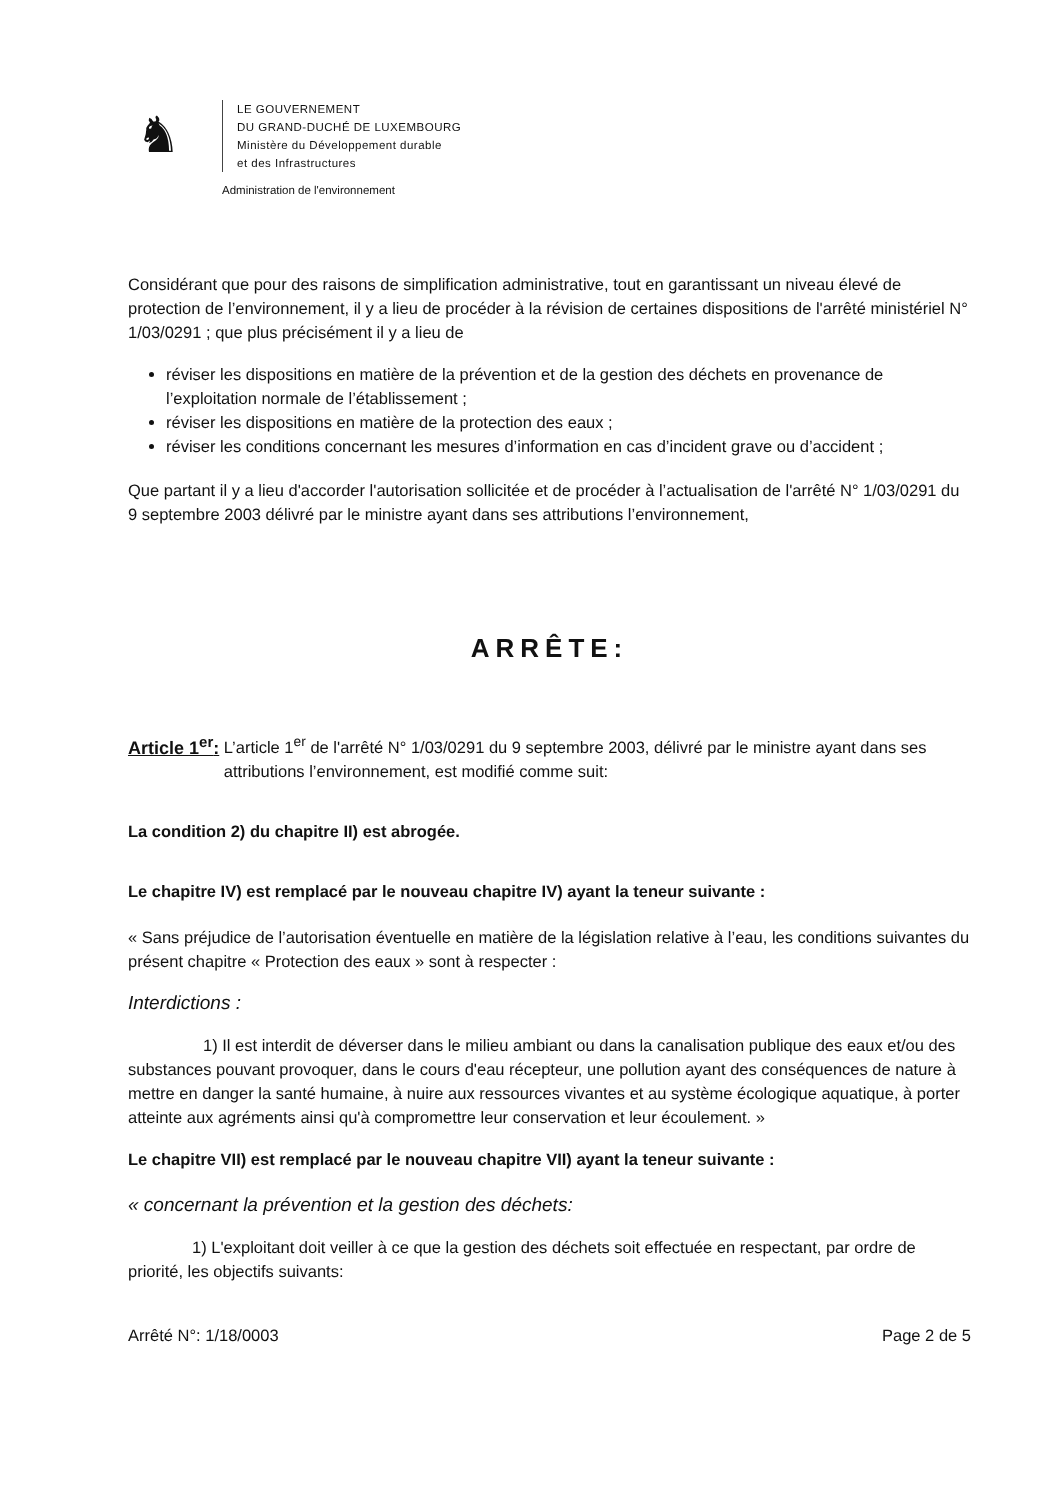♞
LE GOUVERNEMENT
DU GRAND-DUCHÉ DE LUXEMBOURG
Ministère du Développement durable
et des Infrastructures
Administration de l'environnement
Considérant que pour des raisons de simplification administrative, tout en garantissant un niveau élevé de protection de l’environnement, il y a lieu de procéder à la révision de certaines dispositions de l'arrêté ministériel N° 1/03/0291 ; que plus précisément il y a lieu de
réviser les dispositions en matière de la prévention et de la gestion des déchets en provenance de l’exploitation normale de l’établissement ;
réviser les dispositions en matière de la protection des eaux ;
réviser les conditions concernant les mesures d’information en cas d’incident grave ou d’accident ;
Que partant il y a lieu d'accorder l'autorisation sollicitée et de procéder à l’actualisation de l'arrêté N° 1/03/0291 du 9 septembre 2003 délivré par le ministre ayant dans ses attributions l’environnement,
ARRÊTE:
Article 1<sup>er</sup>: L’article 1<sup>er</sup> de l'arrêté N° 1/03/0291 du 9 septembre 2003, délivré par le ministre ayant dans ses attributions l’environnement, est modifié comme suit:
La condition 2) du chapitre II) est abrogée.
Le chapitre IV) est remplacé par le nouveau chapitre IV) ayant la teneur suivante :
« Sans préjudice de l’autorisation éventuelle en matière de la législation relative à l’eau, les conditions suivantes du présent chapitre « Protection des eaux » sont à respecter :
Interdictions :
1) Il est interdit de déverser dans le milieu ambiant ou dans la canalisation publique des eaux et/ou des substances pouvant provoquer, dans le cours d'eau récepteur, une pollution ayant des conséquences de nature à mettre en danger la santé humaine, à nuire aux ressources vivantes et au système écologique aquatique, à porter atteinte aux agréments ainsi qu'à compromettre leur conservation et leur écoulement. »
Le chapitre VII) est remplacé par le nouveau chapitre VII) ayant la teneur suivante :
« concernant la prévention et la gestion des déchets:
1) L'exploitant doit veiller à ce que la gestion des déchets soit effectuée en respectant, par ordre de priorité, les objectifs suivants:
Arrêté N°: 1/18/0003 Page 2 de 5